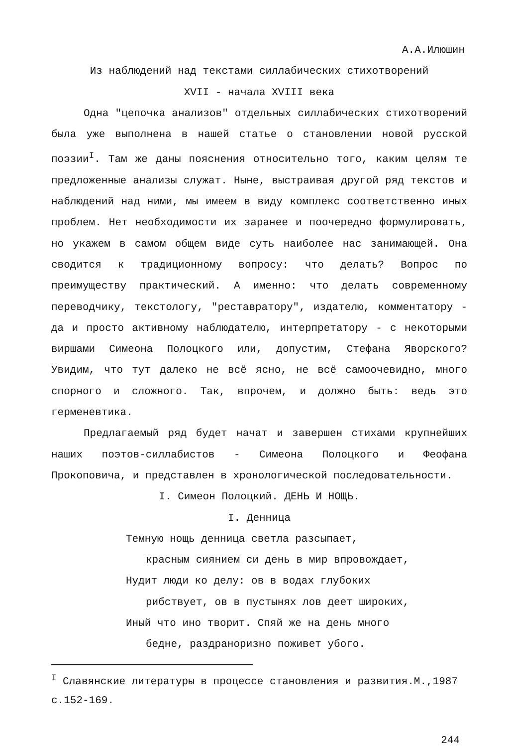А.А.Илюшин
Из наблюдений над текстами силлабических стихотворений
XVII - начала XVIII века
Одна "цепочка анализов" отдельных силлабических стихотворений была уже выполнена в нашей статье о становлении новой русской поэзии<sup>I</sup>. Там же даны пояснения относительно того, каким целям те предложенные анализы служат. Ныне, выстраивая другой ряд текстов и наблюдений над ними, мы имеем в виду комплекс соответственно иных проблем. Нет необходимости их заранее и поочередно формулировать, но укажем в самом общем виде суть наиболее нас занимающей. Она сводится к традиционному вопросу: что делать? Вопрос по преимуществу практический. А именно: что делать современному переводчику, текстологу, "реставратору", издателю, комментатору - да и просто активному наблюдателю, интерпретатору - с некоторыми виршами Симеона Полоцкого или, допустим, Стефана Яворского? Увидим, что тут далеко не всё ясно, не всё самоочевидно, много спорного и сложного. Так, впрочем, и должно быть: ведь это герменевтика.
Предлагаемый ряд будет начат и завершен стихами крупнейших наших поэтов-силлабистов - Симеона Полоцкого и Феофана Прокоповича, и представлен в хронологической последовательности.
I. Симеон Полоцкий. ДЕНЬ И НОЩЬ.
I. Денница
Темную нощь денница светла разсыпает,
красным сиянием си день в мир впровождает,
Нудит люди ко делу: ов в водах глубоких
рибствует, ов в пустынях лов деет широких,
Иный что ино творит. Спяй же на день много
бедне, раздраноризно поживет убого.
<sup>I</sup> Славянские литературы в процессе становления и развития.М.,1987 с.152-169.
244